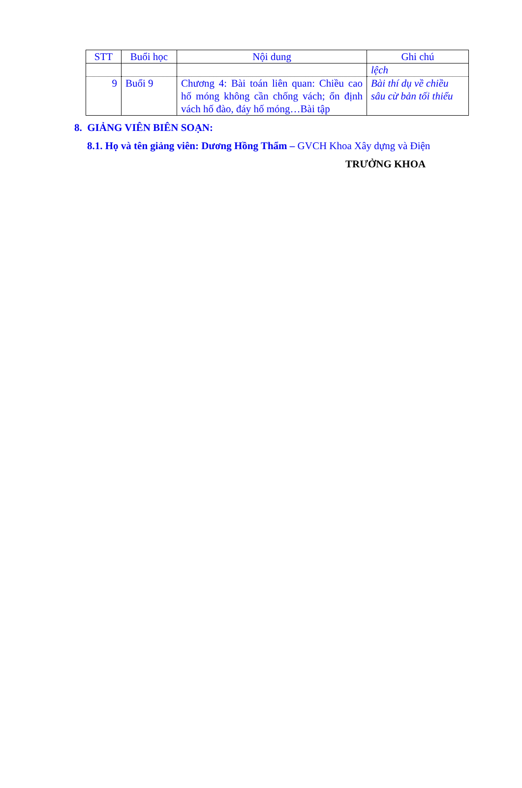| STT | Buổi học | Nội dung | Ghi chú |
| --- | --- | --- | --- |
| | | | lệch |
| 9 | Buổi 9 | Chương 4: Bài toán liên quan: Chiều cao hố móng không cần chống vách; ổn định vách hố đào, đáy hố móng…Bài tập | Bài thí dụ về chiều sâu cừ bản tối thiểu |
8. GIẢNG VIÊN BIÊN SOẠN:
8.1. Họ và tên giảng viên: Dương Hồng Thẩm – GVCH Khoa Xây dựng và Điện
TRƯỞNG KHOA